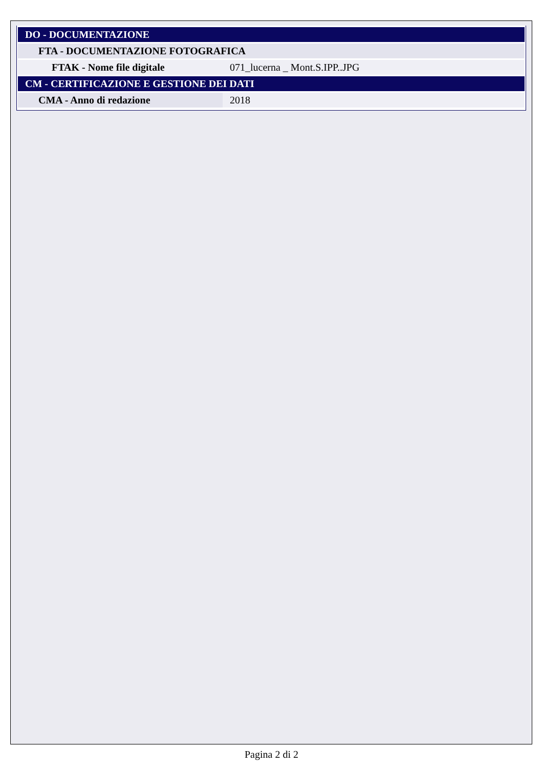| DO - DOCUMENTAZIONE | |
| FTA - DOCUMENTAZIONE FOTOGRAFICA | |
| FTAK - Nome file digitale | 071_lucerna _ Mont.S.IPP..JPG |
| CM - CERTIFICAZIONE E GESTIONE DEI DATI | |
| CMA - Anno di redazione | 2018 |
Pagina 2 di 2